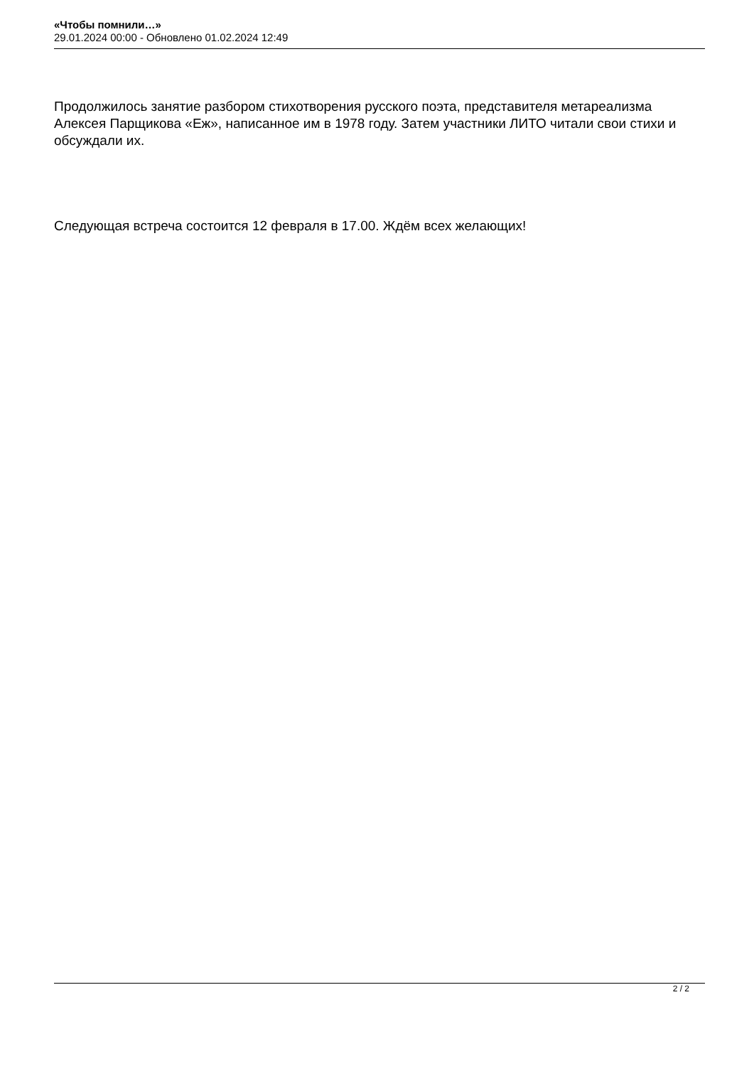«Чтобы помнили…»
29.01.2024 00:00 - Обновлено 01.02.2024 12:49
Продолжилось занятие разбором стихотворения русского поэта, представителя метареализма Алексея Парщикова «Еж», написанное им в 1978 году. Затем участники ЛИТО читали свои стихи и обсуждали их.
Следующая встреча состоится 12 февраля в 17.00. Ждём всех желающих!
2 / 2